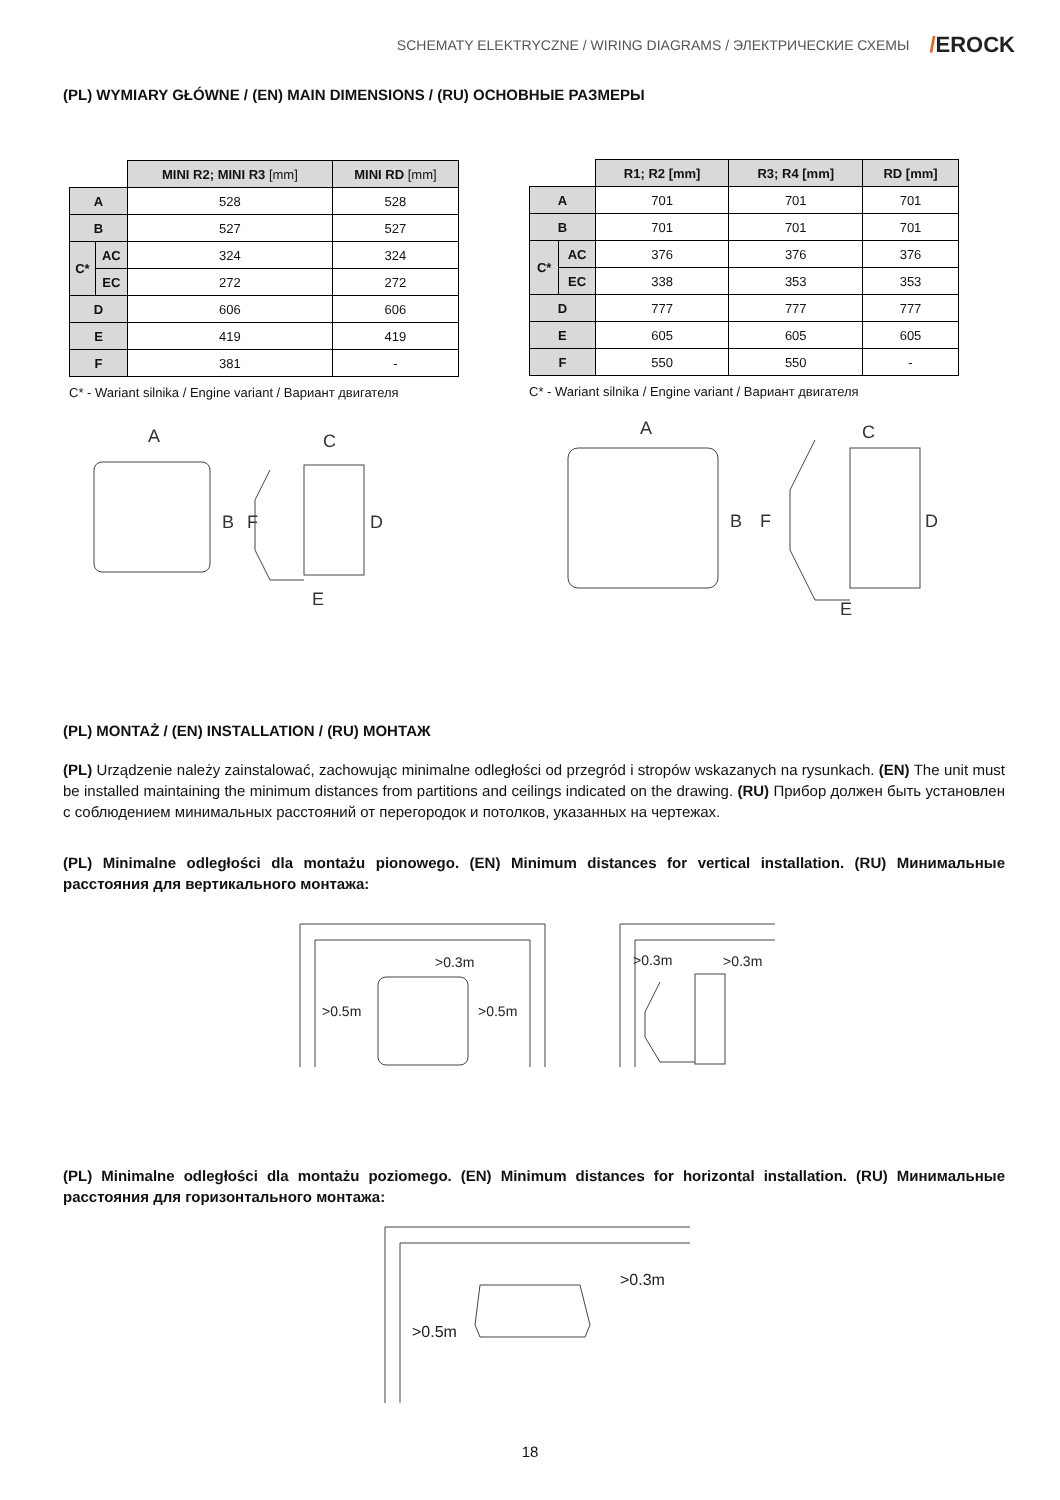SCHEMATY ELEKTRYCZNE / WIRING DIAGRAMS / ЭЛЕКТРИЧЕСКИЕ СХЕМЫ /EROCK
(PL) WYMIARY GŁÓWNE / (EN) MAIN DIMENSIONS / (RU) ОСНОВНЫЕ РАЗМЕРЫ
| | | MINI R2; MINI R3 [mm] | MINI RD [mm] |
| A | | 528 | 528 |
| B | | 527 | 527 |
| C* | AC | 324 | 324 |
| | EC | 272 | 272 |
| D | | 606 | 606 |
| E | | 419 | 419 |
| F | | 381 | - |
C* - Wariant silnika / Engine variant / Вариант двигателя
| | | R1; R2 [mm] | R3; R4 [mm] | RD [mm] |
| A | | 701 | 701 | 701 |
| B | | 701 | 701 | 701 |
| C* | AC | 376 | 376 | 376 |
| | EC | 338 | 353 | 353 |
| D | | 777 | 777 | 777 |
| E | | 605 | 605 | 605 |
| F | | 550 | 550 | - |
C* - Wariant silnika / Engine variant / Вариант двигателя
A
C
B
F
D
E
A
C
B
F
D
E
(PL) MONTAŻ / (EN) INSTALLATION / (RU) МОНТАЖ
(PL) Urządzenie należy zainstalować, zachowując minimalne odległości od przegród i stropów wskazanych na rysunkach. (EN) The unit must be installed maintaining the minimum distances from partitions and ceilings indicated on the drawing. (RU) Прибор должен быть установлен с соблюдением минимальных расстояний от перегородок и потолков, указанных на чертежах.
(PL) Minimalne odległości dla montażu pionowego. (EN) Minimum distances for vertical installation. (RU) Минимальные расстояния для вертикального монтажа:
>0.3m
>0.5m
>0.5m
>0.3m
>0.3m
(PL) Minimalne odległości dla montażu poziomego. (EN) Minimum distances for horizontal installation. (RU) Минимальные расстояния для горизонтального монтажа:
>0.3m
>0.5m
18